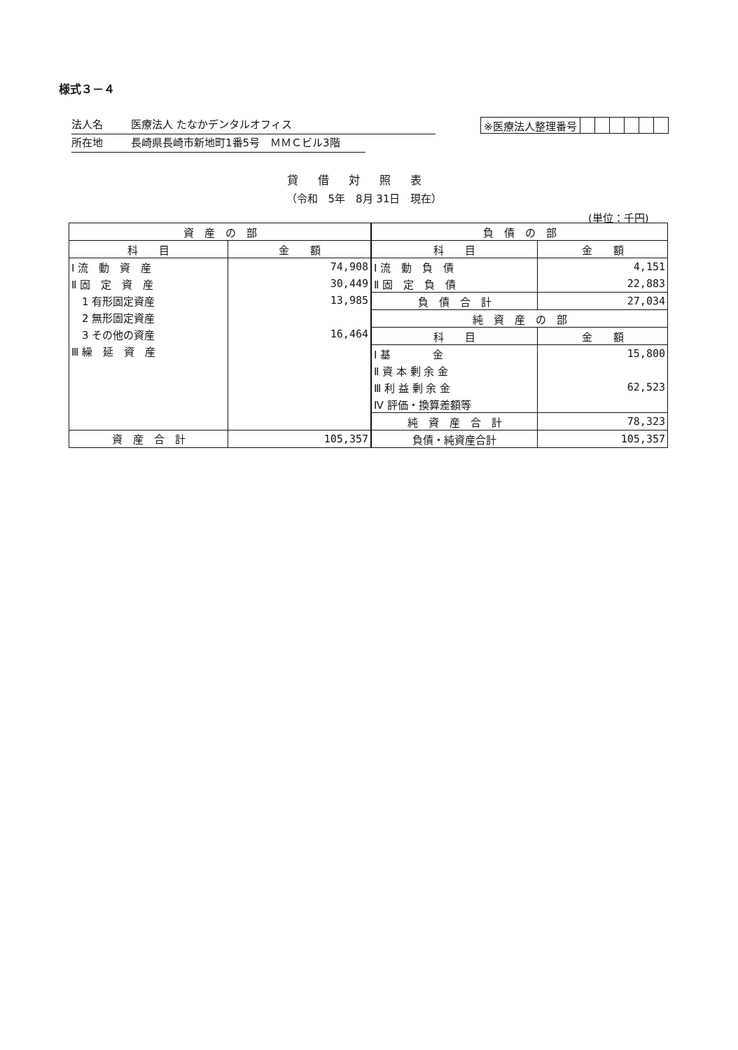様式３－４
法人名 医療法人 たなかデンタルオフィス
所在地 長崎県長崎市新地町1番5号　ＭＭＣビル3階
| ※医療法人整理番号 | | | | | | |
貸借対照表
（令和　5年　8月 31日　現在）
(単位：千円)
| 資 産 の 部 | |
| 科 目 | 金 額 |
| Ⅰ 流 動 資 産 | 74,908 |
| Ⅱ 固 定 資 産 | 30,449 |
| 1 有形固定資産 | 13,985 |
| 2 無形固定資産 | |
| 3 その他の資産 | 16,464 |
| Ⅲ 繰 延 資 産 | |
| 資 産 合 計 | 105,357 |
| 負 債 の 部 | |
| 科 目 | 金 額 |
| Ⅰ 流 動 負 債 | 4,151 |
| Ⅱ 固 定 負 債 | 22,883 |
| 負 債 合 計 | 27,034 |
| 純 資 産 の 部 | |
| 科 目 | 金 額 |
| Ⅰ 基 金 | 15,800 |
| Ⅱ 資 本 剰 余 金 | |
| Ⅲ 利 益 剰 余 金 | 62,523 |
| Ⅳ 評価・換算差額等 | |
| 純 資 産 合 計 | 78,323 |
| 負債・純資産合計 | 105,357 |